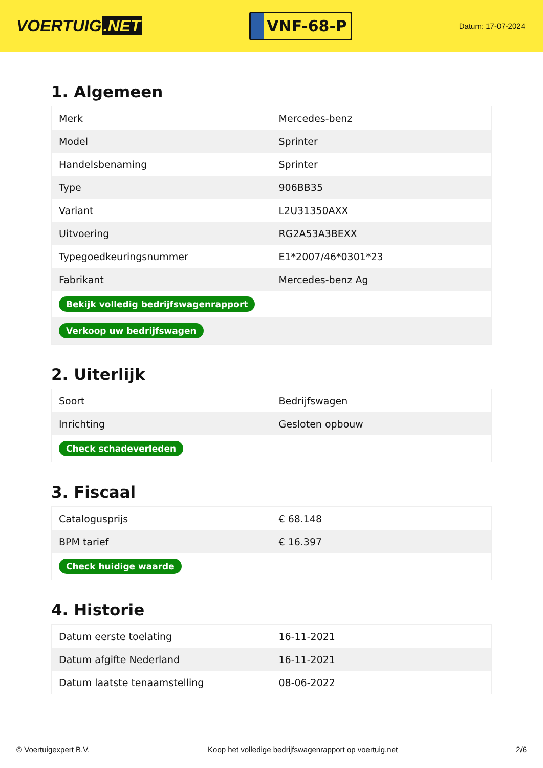VOERTUIG.NET
VNF-68-P
Datum: 17-07-2024
1. Algemeen
| Merk | Mercedes-benz |
| Model | Sprinter |
| Handelsbenaming | Sprinter |
| Type | 906BB35 |
| Variant | L2U31350AXX |
| Uitvoering | RG2A53A3BEXX |
| Typegoedkeuringsnummer | E1*2007/46*0301*23 |
| Fabrikant | Mercedes-benz Ag |
| Bekijk volledig bedrijfswagenrapport | |
| Verkoop uw bedrijfswagen | |
2. Uiterlijk
| Soort | Bedrijfswagen |
| Inrichting | Gesloten opbouw |
| Check schadeverleden | |
3. Fiscaal
| Catalogusprijs | € 68.148 |
| BPM tarief | € 16.397 |
| Check huidige waarde | |
4. Historie
| Datum eerste toelating | 16-11-2021 |
| Datum afgifte Nederland | 16-11-2021 |
| Datum laatste tenaamstelling | 08-06-2022 |
© Voertuigexpert B.V. Koop het volledige bedrijfswagenrapport op voertuig.net 2/6